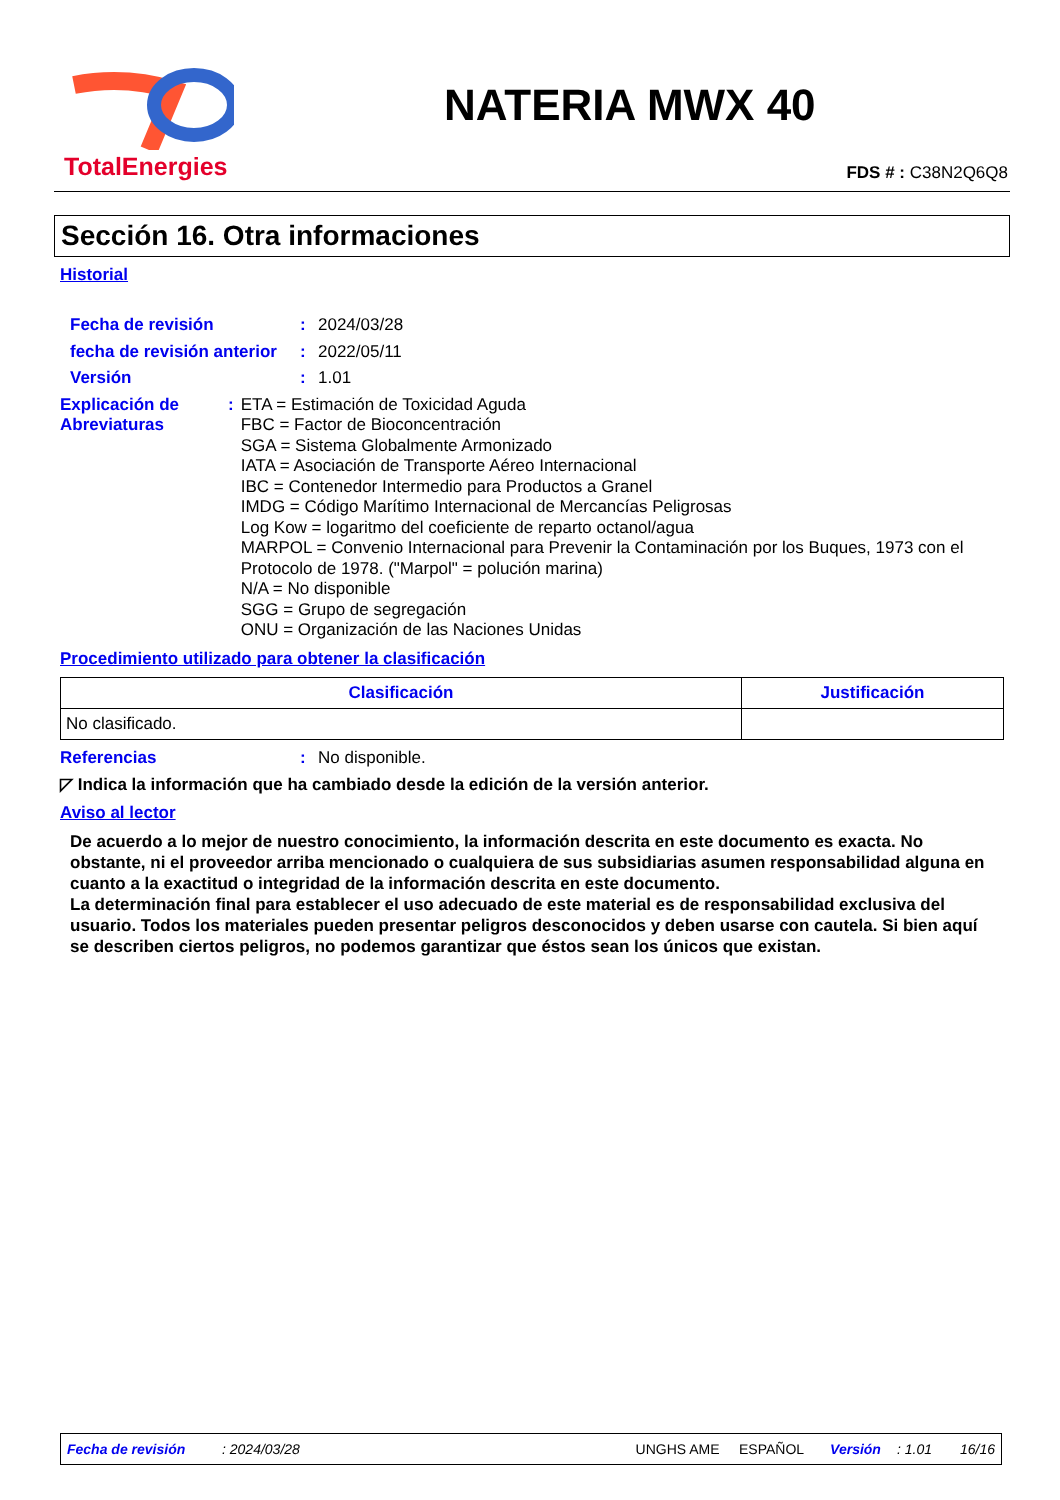TotalEnergies
NATERIA MWX 40
FDS # : C38N2Q6Q8
Sección 16. Otra informaciones
Historial
Fecha de revisión : 2024/03/28
fecha de revisión anterior
: 2022/05/11
Versión : 1.01
Explicación de Abreviaturas
: ETA = Estimación de Toxicidad Aguda
FBC = Factor de Bioconcentración
SGA = Sistema Globalmente Armonizado
IATA = Asociación de Transporte Aéreo Internacional
IBC = Contenedor Intermedio para Productos a Granel
IMDG = Código Marítimo Internacional de Mercancías Peligrosas
Log Kow = logaritmo del coeficiente de reparto octanol/agua
MARPOL = Convenio Internacional para Prevenir la Contaminación por los Buques, 1973 con el Protocolo de 1978. ("Marpol" = polución marina)
N/A = No disponible
SGG = Grupo de segregación
ONU = Organización de las Naciones Unidas
Procedimiento utilizado para obtener la clasificación
| Clasificación | Justificación |
| --- | --- |
| No clasificado. | |
Referencias : No disponible.
◸ Indica la información que ha cambiado desde la edición de la versión anterior.
Aviso al lector
De acuerdo a lo mejor de nuestro conocimiento, la información descrita en este documento es exacta. No obstante, ni el proveedor arriba mencionado o cualquiera de sus subsidiarias asumen responsabilidad alguna en cuanto a la exactitud o integridad de la información descrita en este documento.
La determinación final para establecer el uso adecuado de este material es de responsabilidad exclusiva del usuario. Todos los materiales pueden presentar peligros desconocidos y deben usarse con cautela. Si bien aquí se describen ciertos peligros, no podemos garantizar que éstos sean los únicos que existan.
Fecha de revisión: 2024/03/28 UNGHS AME ESPAÑOL Versión: 1.01 16/16